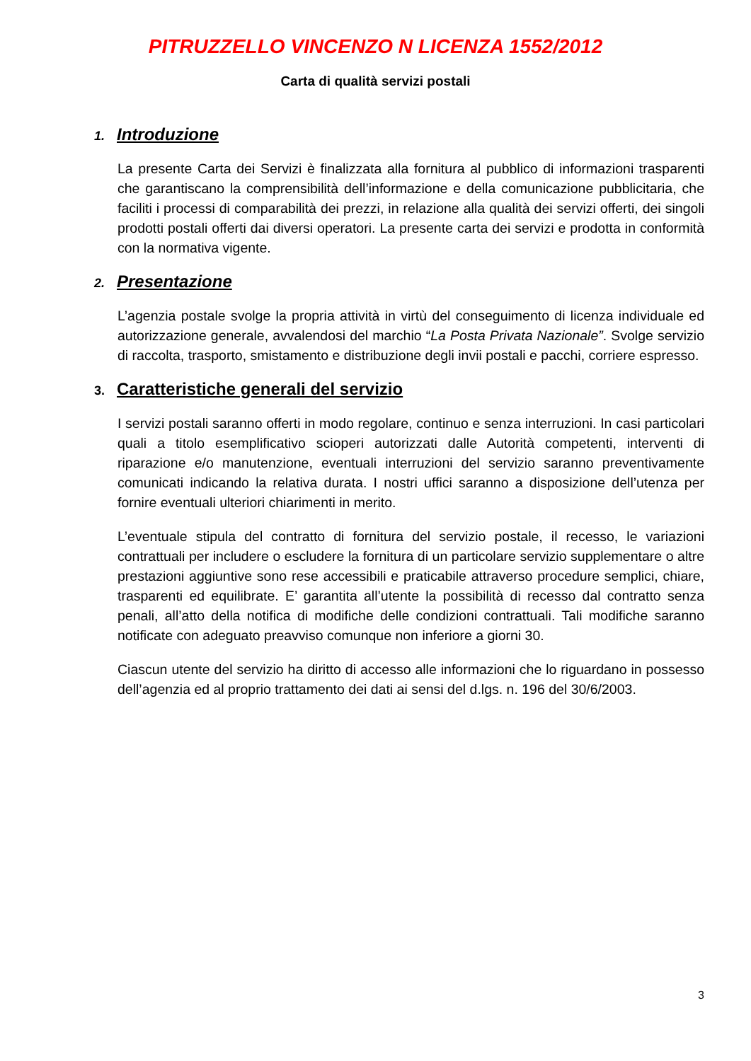PITRUZZELLO VINCENZO N LICENZA 1552/2012
Carta di qualità servizi postali
1. Introduzione
La presente Carta dei Servizi è finalizzata alla fornitura al pubblico di informazioni trasparenti che garantiscano la comprensibilità dell’informazione e della comunicazione pubblicitaria, che faciliti i processi di comparabilità dei prezzi, in relazione alla qualità dei servizi offerti, dei singoli prodotti postali offerti dai diversi operatori. La presente carta dei servizi e prodotta in conformità con la normativa vigente.
2. Presentazione
L’agenzia postale svolge la propria attività in virtù del conseguimento di licenza individuale ed autorizzazione generale, avvalendosi del marchio “La Posta Privata Nazionale”. Svolge servizio di raccolta, trasporto, smistamento e distribuzione degli invii postali e pacchi, corriere espresso.
3. Caratteristiche generali del servizio
I servizi postali saranno offerti in modo regolare, continuo e senza interruzioni. In casi particolari quali a titolo esemplificativo scioperi autorizzati dalle Autorità competenti, interventi di riparazione e/o manutenzione, eventuali interruzioni del servizio saranno preventivamente comunicati indicando la relativa durata. I nostri uffici saranno a disposizione dell’utenza per fornire eventuali ulteriori chiarimenti in merito.
L’eventuale stipula del contratto di fornitura del servizio postale, il recesso, le variazioni contrattuali per includere o escludere la fornitura di un particolare servizio supplementare o altre prestazioni aggiuntive sono rese accessibili e praticabile attraverso procedure semplici, chiare, trasparenti ed equilibrate. E’ garantita all’utente la possibilità di recesso dal contratto senza penali, all’atto della notifica di modifiche delle condizioni contrattuali. Tali modifiche saranno notificate con adeguato preavviso comunque non inferiore a giorni 30.
Ciascun utente del servizio ha diritto di accesso alle informazioni che lo riguardano in possesso dell’agenzia ed al proprio trattamento dei dati ai sensi del d.lgs. n. 196 del 30/6/2003.
3